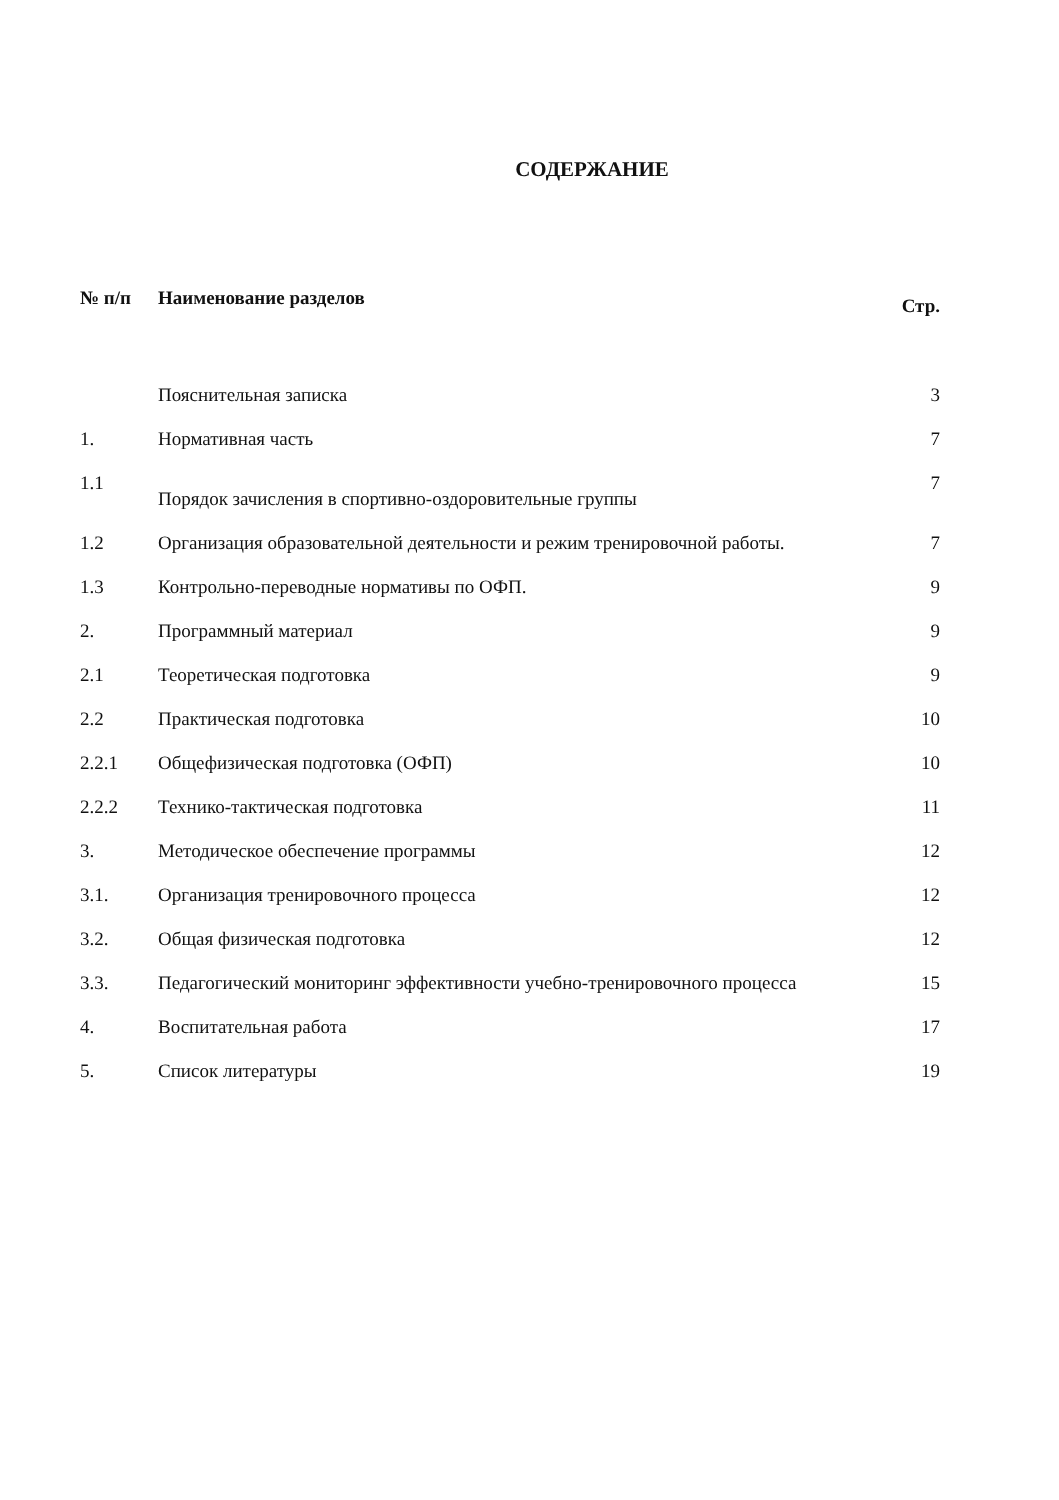СОДЕРЖАНИЕ
| № п/п | Наименование разделов | Стр. |
| --- | --- | --- |
| | Пояснительная записка | 3 |
| 1. | Нормативная часть | 7 |
| 1.1 | Порядок зачисления в спортивно-оздоровительные группы | 7 |
| 1.2 | Организация образовательной деятельности и режим тренировочной работы. | 7 |
| 1.3 | Контрольно-переводные нормативы по ОФП. | 9 |
| 2. | Программный материал | 9 |
| 2.1 | Теоретическая подготовка | 9 |
| 2.2 | Практическая подготовка | 10 |
| 2.2.1 | Общефизическая подготовка (ОФП) | 10 |
| 2.2.2 | Технико-тактическая подготовка | 11 |
| 3. | Методическое обеспечение программы | 12 |
| 3.1. | Организация тренировочного процесса | 12 |
| 3.2. | Общая физическая подготовка | 12 |
| 3.3. | Педагогический мониторинг эффективности учебно-тренировочного процесса | 15 |
| 4. | Воспитательная работа | 17 |
| 5. | Список литературы | 19 |